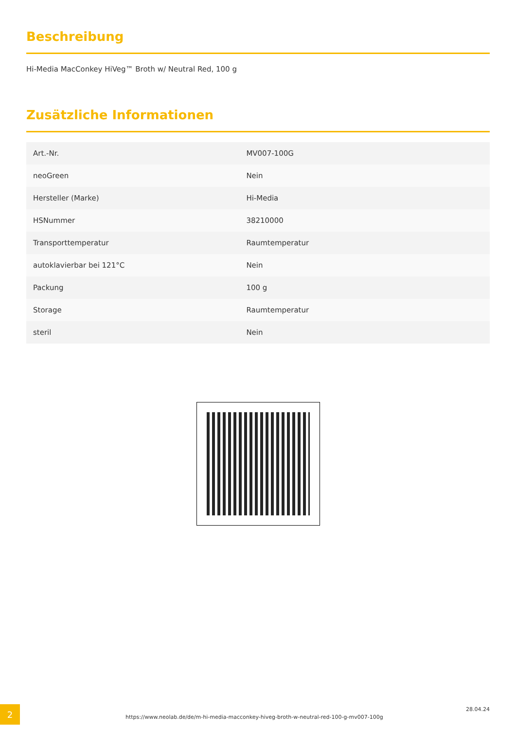Beschreibung
Hi-Media MacConkey HiVeg™ Broth w/ Neutral Red, 100 g
Zusätzliche Informationen
| Art.-Nr. | MV007-100G |
| neoGreen | Nein |
| Hersteller (Marke) | Hi-Media |
| HSNummer | 38210000 |
| Transporttemperatur | Raumtemperatur |
| autoklavierbar bei 121°C | Nein |
| Packung | 100 g |
| Storage | Raumtemperatur |
| steril | Nein |
2
https://www.neolab.de/de/m-hi-media-macconkey-hiveg-broth-w-neutral-red-100-g-mv007-100g
28.04.24